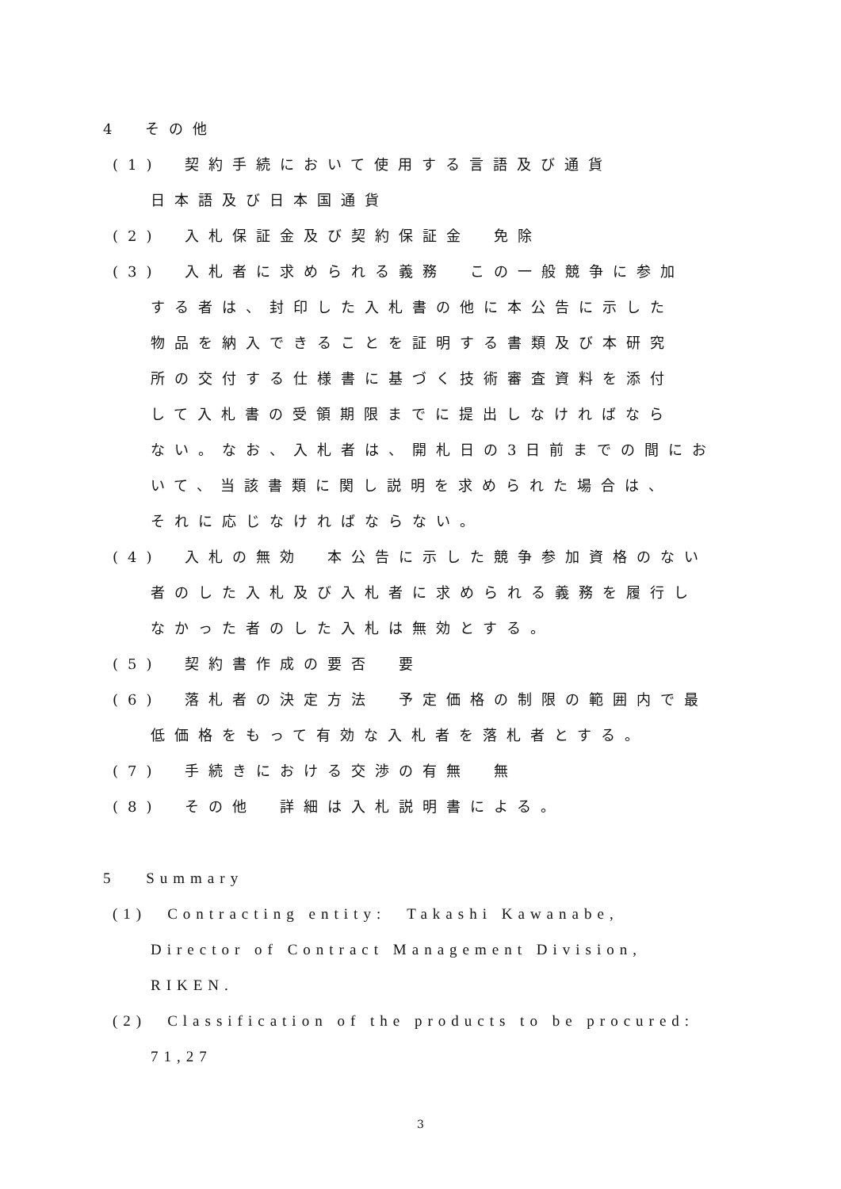4　その他
(1)　契約手続において使用する言語及び通貨
日本語及び日本国通貨
(2)　入札保証金及び契約保証金　免除
(3)　入札者に求められる義務　この一般競争に参加
する者は、封印した入札書の他に本公告に示した
物品を納入できることを証明する書類及び本研究
所の交付する仕様書に基づく技術審査資料を添付
して入札書の受領期限までに提出しなければなら
ない。なお、入札者は、開札日の3日前までの間にお
いて、当該書類に関し説明を求められた場合は、
それに応じなければならない。
(4)　入札の無効　本公告に示した競争参加資格のない
者のした入札及び入札者に求められる義務を履行し
なかった者のした入札は無効とする。
(5)　契約書作成の要否　要
(6)　落札者の決定方法　予定価格の制限の範囲内で最
低価格をもって有効な入札者を落札者とする。
(7)　手続きにおける交渉の有無　無
(8)　その他　詳細は入札説明書による。
5　 Summary
(1)　Contracting entity:　Takashi Kawanabe,
Director of Contract Management Division,
RIKEN.
(2)　Classification of the products to be procured:
71,27
3